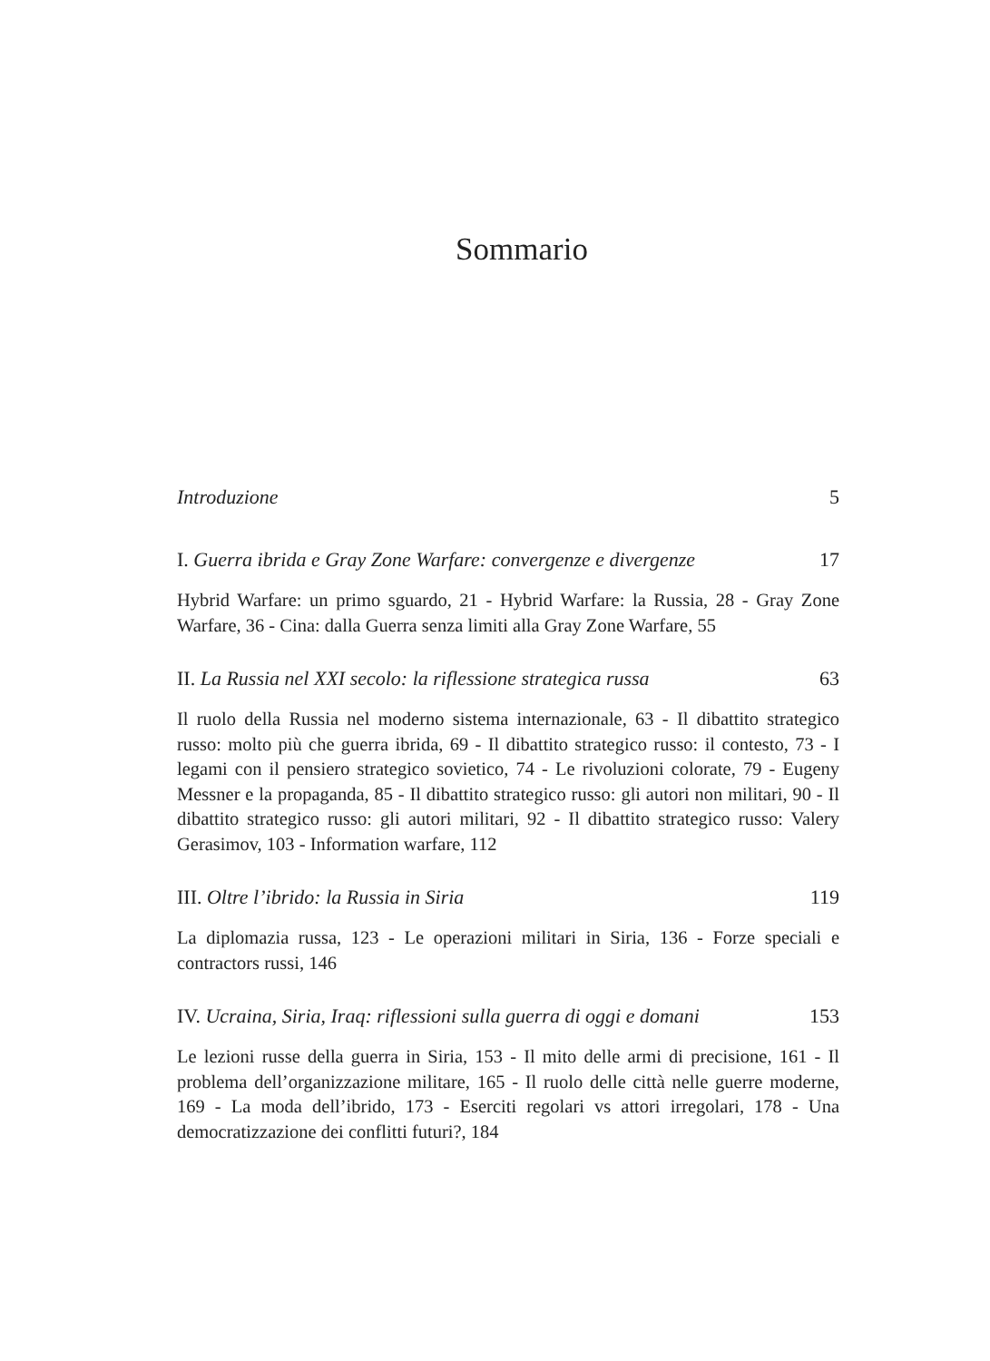Sommario
Introduzione 5
I. Guerra ibrida e Gray Zone Warfare: convergenze e divergenze 17
Hybrid Warfare: un primo sguardo, 21 - Hybrid Warfare: la Russia, 28 - Gray Zone Warfare, 36 - Cina: dalla Guerra senza limiti alla Gray Zone Warfare, 55
II. La Russia nel XXI secolo: la riflessione strategica russa 63
Il ruolo della Russia nel moderno sistema internazionale, 63 - Il dibattito strategico russo: molto più che guerra ibrida, 69 - Il dibattito strategico russo: il contesto, 73 - I legami con il pensiero strategico sovietico, 74 - Le rivoluzioni colorate, 79 - Eugeny Messner e la propaganda, 85 - Il dibattito strategico russo: gli autori non militari, 90 - Il dibattito strategico russo: gli autori militari, 92 - Il dibattito strategico russo: Valery Gerasimov, 103 - Information warfare, 112
III. Oltre l’ibrido: la Russia in Siria 119
La diplomazia russa, 123 - Le operazioni militari in Siria, 136 - Forze speciali e contractors russi, 146
IV. Ucraina, Siria, Iraq: riflessioni sulla guerra di oggi e domani 153
Le lezioni russe della guerra in Siria, 153 - Il mito delle armi di precisione, 161 - Il problema dell’organizzazione militare, 165 - Il ruolo delle città nelle guerre moderne, 169 - La moda dell’ibrido, 173 - Eserciti regolari vs attori irregolari, 178 - Una democratizzazione dei conflitti futuri?, 184